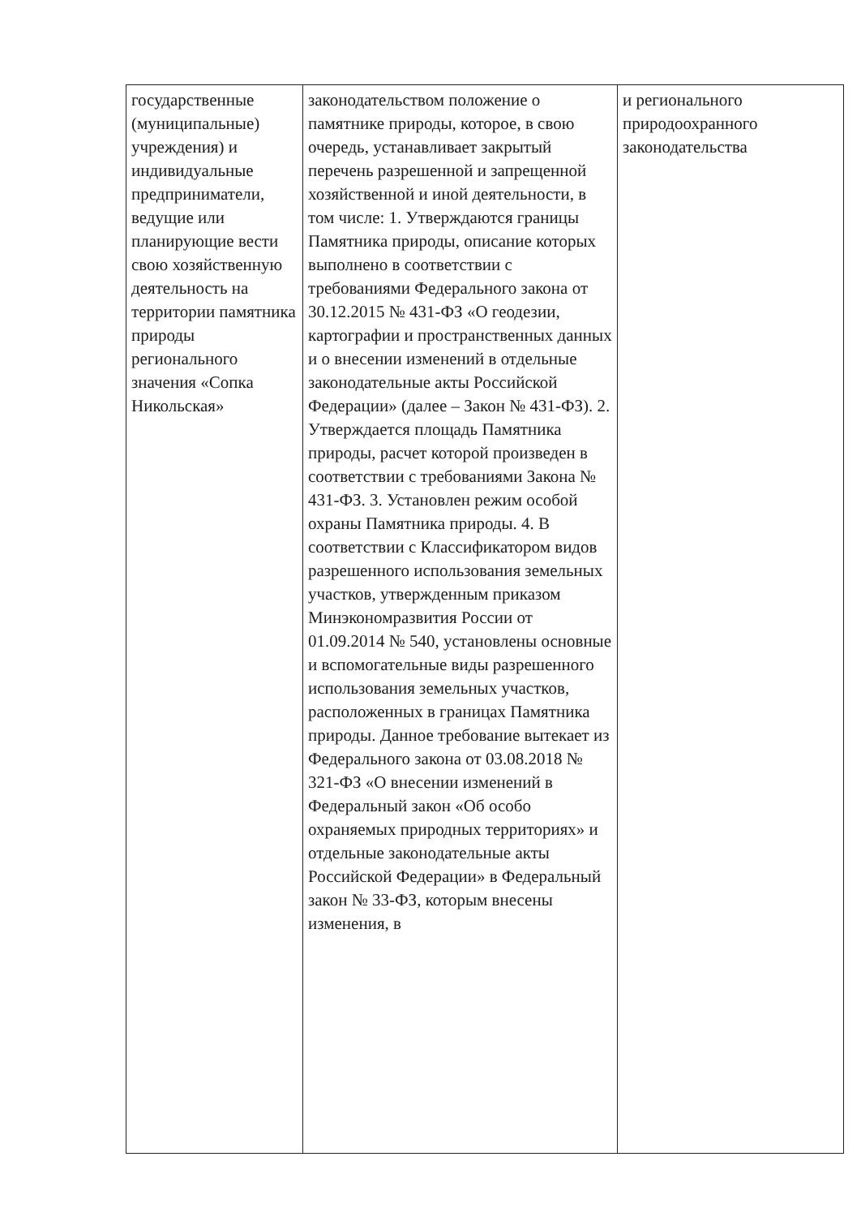| государственные (муниципальные) учреждения) и индивидуальные предприниматели, ведущие или планирующие вести свою хозяйственную деятельность на территории памятника природы регионального значения «Сопка Никольская» | законодательством положение о памятнике природы, которое, в свою очередь, устанавливает закрытый перечень разрешенной и запрещенной хозяйственной и иной деятельности, в том числе: 1. Утверждаются границы Памятника природы, описание которых выполнено в соответствии с требованиями Федерального закона от 30.12.2015 № 431-ФЗ «О геодезии, картографии и пространственных данных и о внесении изменений в отдельные законодательные акты Российской Федерации» (далее – Закон № 431-ФЗ). 2. Утверждается площадь Памятника природы, расчет которой произведен в соответствии с требованиями Закона № 431-ФЗ. 3. Установлен режим особой охраны Памятника природы. 4. В соответствии с Классификатором видов разрешенного использования земельных участков, утвержденным приказом Минэкономразвития России от 01.09.2014 № 540, установлены основные и вспомогательные виды разрешенного использования земельных участков, расположенных в границах Памятника природы. Данное требование вытекает из Федерального закона от 03.08.2018 № 321-ФЗ «О внесении изменений в Федеральный закон «Об особо охраняемых природных территориях» и отдельные законодательные акты Российской Федерации» в Федеральный закон № 33-ФЗ, которым внесены изменения, в | и регионального природоохранного законодательства |